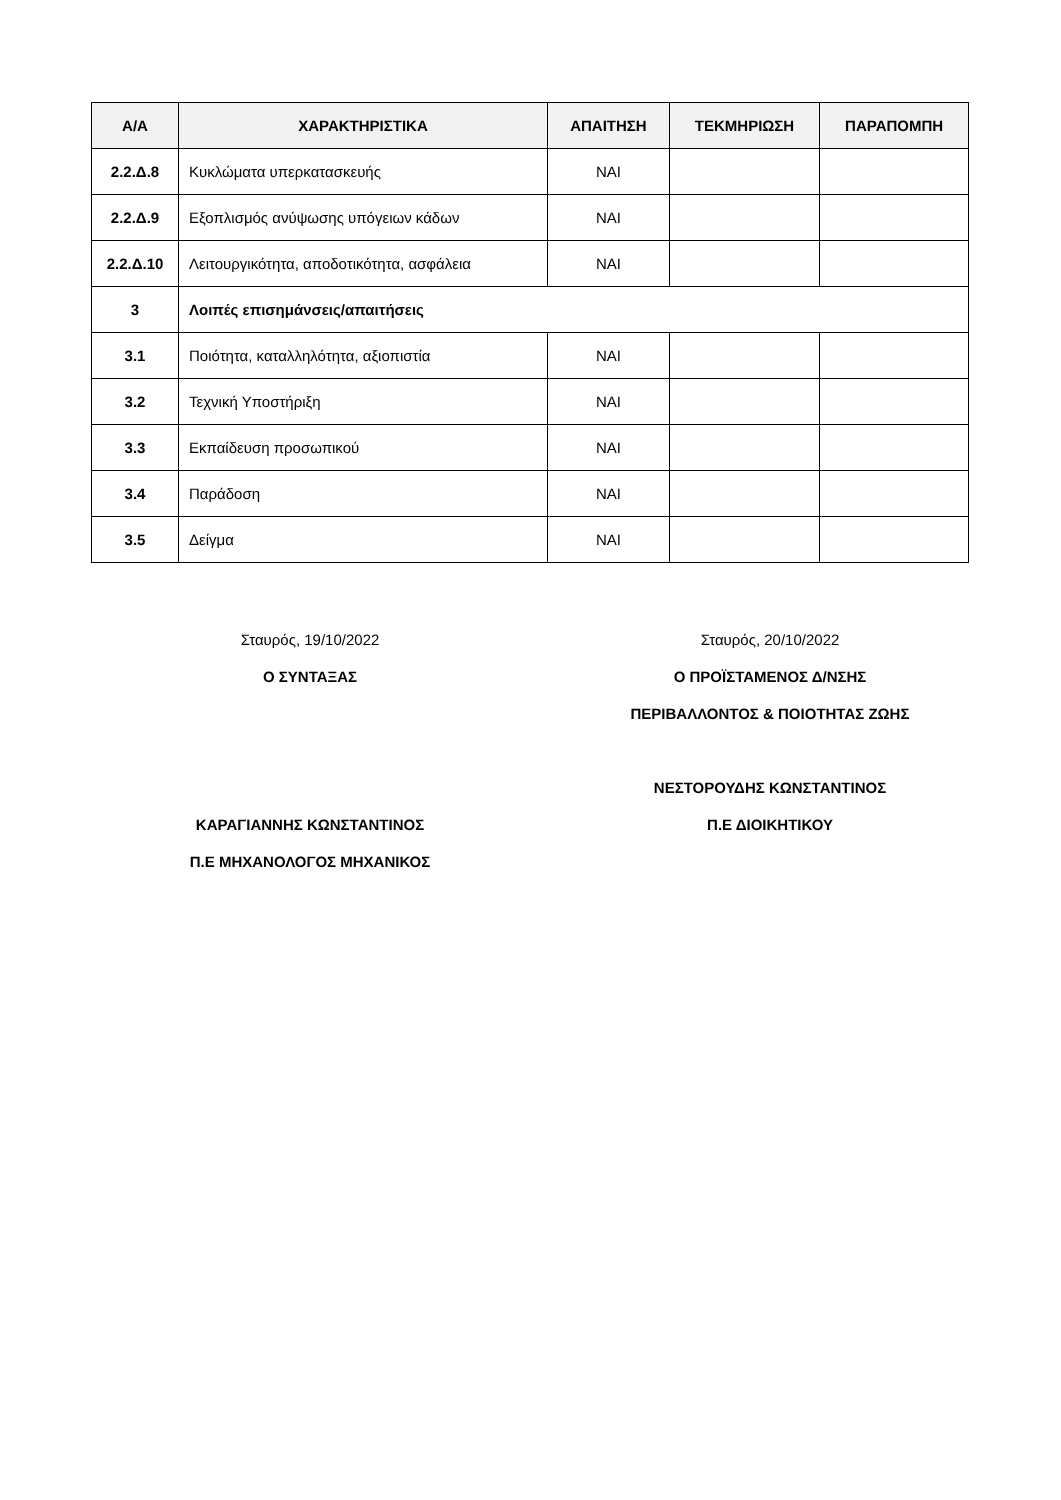| Α/Α | ΧΑΡΑΚΤΗΡΙΣΤΙΚΑ | ΑΠΑΙΤΗΣΗ | ΤΕΚΜΗΡΙΩΣΗ | ΠΑΡΑΠΟΜΠΗ |
| --- | --- | --- | --- | --- |
| 2.2.Δ.8 | Κυκλώματα υπερκατασκευής | ΝΑΙ | | |
| 2.2.Δ.9 | Εξοπλισμός ανύψωσης υπόγειων κάδων | ΝΑΙ | | |
| 2.2.Δ.10 | Λειτουργικότητα, αποδοτικότητα, ασφάλεια | ΝΑΙ | | |
| 3 | Λοιπές επισημάνσεις/απαιτήσεις | | | |
| 3.1 | Ποιότητα, καταλληλότητα, αξιοπιστία | ΝΑΙ | | |
| 3.2 | Τεχνική Υποστήριξη | ΝΑΙ | | |
| 3.3 | Εκπαίδευση προσωπικού | ΝΑΙ | | |
| 3.4 | Παράδοση | ΝΑΙ | | |
| 3.5 | Δείγμα | ΝΑΙ | | |
Σταυρός, 19/10/2022
Ο ΣΥΝΤΑΞΑΣ
ΚΑΡΑΓΙΑΝΝΗΣ ΚΩΝΣΤΑΝΤΙΝΟΣ
Π.Ε ΜΗΧΑΝΟΛΟΓΟΣ ΜΗΧΑΝΙΚΟΣ
Σταυρός, 20/10/2022
Ο ΠΡΟΪΣΤΑΜΕΝΟΣ Δ/ΝΣΗΣ
ΠΕΡΙΒΑΛΛΟΝΤΟΣ & ΠΟΙΟΤΗΤΑΣ ΖΩΗΣ
ΝΕΣΤΟΡΟΥΔΗΣ ΚΩΝΣΤΑΝΤΙΝΟΣ
Π.Ε ΔΙΟΙΚΗΤΙΚΟΥ